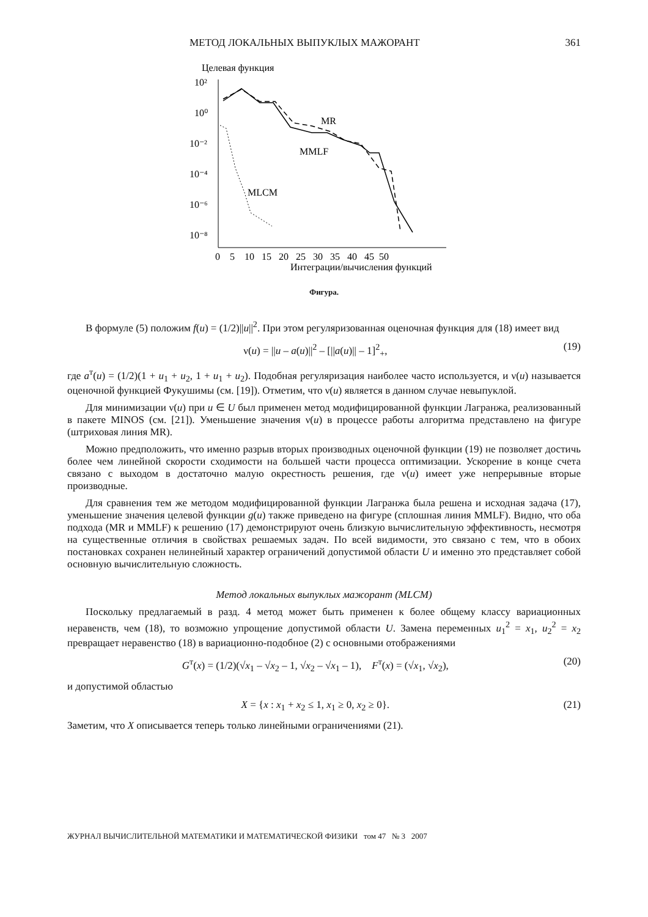МЕТОД ЛОКАЛЬНЫХ ВЫПУКЛЫХ МАЖОРАНТ 361
Целевая функция
10²
10⁰
10⁻²
10⁻⁴
10⁻⁶
10⁻⁸
0 5 10 15 20 25 30 35 40 45 50
Интеграции/вычисления функций
MR
MMLF
MLCM
Фигура.
В формуле (5) положим f(u) = (1/2)||u||<sup>2</sup>. При этом регуляризованная оценочная функция для (18) имеет вид
ν(u) = ||u – a(u)||<sup>2</sup> – [||a(u)|| – 1]<sup>2</sup><sub>+</sub>, (19)
где a<sup>т</sup>(u) = (1/2)(1 + u<sub>1</sub> + u<sub>2</sub>, 1 + u<sub>1</sub> + u<sub>2</sub>). Подобная регуляризация наиболее часто используется, и ν(u) называется оценочной функцией Фукушимы (см. [19]). Отметим, что ν(u) является в данном случае невыпуклой.
Для минимизации ν(u) при u ∈ U был применен метод модифицированной функции Лагранжа, реализованный в пакете MINOS (см. [21]). Уменьшение значения ν(u) в процессе работы алгоритма представлено на фигуре (штриховая линия MR).
Можно предположить, что именно разрыв вторых производных оценочной функции (19) не позволяет достичь более чем линейной скорости сходимости на большей части процесса оптимизации. Ускорение в конце счета связано с выходом в достаточно малую окрестность решения, где ν(u) имеет уже непрерывные вторые производные.
Для сравнения тем же методом модифицированной функции Лагранжа была решена и исходная задача (17), уменьшение значения целевой функции g(u) также приведено на фигуре (сплошная линия MMLF). Видно, что оба подхода (MR и MMLF) к решению (17) демонстрируют очень близкую вычислительную эффективность, несмотря на существенные отличия в свойствах решаемых задач. По всей видимости, это связано с тем, что в обоих постановках сохранен нелинейный характер ограничений допустимой области U и именно это представляет собой основную вычислительную сложность.
Метод локальных выпуклых мажорант (MLCM)
Поскольку предлагаемый в разд. 4 метод может быть применен к более общему классу вариационных неравенств, чем (18), то возможно упрощение допустимой области U. Замена переменных u<sub>1</sub><sup>2</sup> = x<sub>1</sub>, u<sub>2</sub><sup>2</sup> = x<sub>2</sub> превращает неравенство (18) в вариационно-подобное (2) с основными отображениями
G<sup>т</sup>(x) = (1/2)(√x<sub>1</sub> – √x<sub>2</sub> – 1, √x<sub>2</sub> – √x<sub>1</sub> – 1), F<sup>т</sup>(x) = (√x<sub>1</sub>, √x<sub>2</sub>), (20)
и допустимой областью
X = {x : x<sub>1</sub> + x<sub>2</sub> ≤ 1, x<sub>1</sub> ≥ 0, x<sub>2</sub> ≥ 0}. (21)
Заметим, что X описывается теперь только линейными ограничениями (21).
ЖУРНАЛ ВЫЧИСЛИТЕЛЬНОЙ МАТЕМАТИКИ И МАТЕМАТИЧЕСКОЙ ФИЗИКИ том 47 № 3 2007